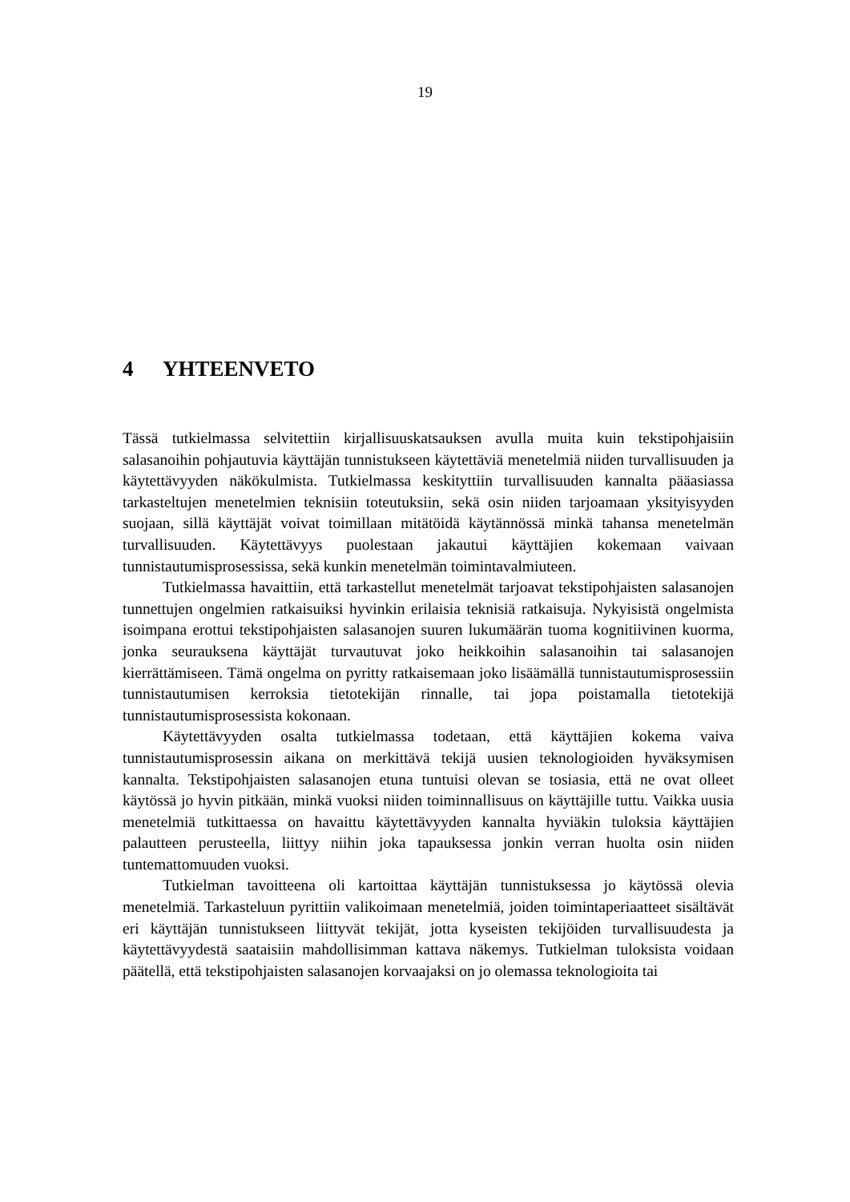19
4 YHTEENVETO
Tässä tutkielmassa selvitettiin kirjallisuuskatsauksen avulla muita kuin tekstipohjaisiin salasanoihin pohjautuvia käyttäjän tunnistukseen käytettäviä menetelmiä niiden turvallisuuden ja käytettävyyden näkökulmista. Tutkielmassa keskityttiin turvallisuuden kannalta pääasiassa tarkasteltujen menetelmien teknisiin toteutuksiin, sekä osin niiden tarjoamaan yksityisyyden suojaan, sillä käyttäjät voivat toimillaan mitätöidä käytännössä minkä tahansa menetelmän turvallisuuden. Käytettävyys puolestaan jakautui käyttäjien kokemaan vaivaan tunnistautumisprosessissa, sekä kunkin menetelmän toimintavalmiuteen.
Tutkielmassa havaittiin, että tarkastellut menetelmät tarjoavat tekstipohjaisten salasanojen tunnettujen ongelmien ratkaisuiksi hyvinkin erilaisia teknisiä ratkaisuja. Nykyisistä ongelmista isoimpana erottui tekstipohjaisten salasanojen suuren lukumäärän tuoma kognitiivinen kuorma, jonka seurauksena käyttäjät turvautuvat joko heikkoihin salasanoihin tai salasanojen kierrättämiseen. Tämä ongelma on pyritty ratkaisemaan joko lisäämällä tunnistautumisprosessiin tunnistautumisen kerroksia tietotekijän rinnalle, tai jopa poistamalla tietotekijä tunnistautumisprosessista kokonaan.
Käytettävyyden osalta tutkielmassa todetaan, että käyttäjien kokema vaiva tunnistautumisprosessin aikana on merkittävä tekijä uusien teknologioiden hyväksymisen kannalta. Tekstipohjaisten salasanojen etuna tuntuisi olevan se tosiasia, että ne ovat olleet käytössä jo hyvin pitkään, minkä vuoksi niiden toiminnallisuus on käyttäjille tuttu. Vaikka uusia menetelmiä tutkittaessa on havaittu käytettävyyden kannalta hyviäkin tuloksia käyttäjien palautteen perusteella, liittyy niihin joka tapauksessa jonkin verran huolta osin niiden tuntemattomuuden vuoksi.
Tutkielman tavoitteena oli kartoittaa käyttäjän tunnistuksessa jo käytössä olevia menetelmiä. Tarkasteluun pyrittiin valikoimaan menetelmiä, joiden toimintaperiaatteet sisältävät eri käyttäjän tunnistukseen liittyvät tekijät, jotta kyseisten tekijöiden turvallisuudesta ja käytettävyydestä saataisiin mahdollisimman kattava näkemys. Tutkielman tuloksista voidaan päätellä, että tekstipohjaisten salasanojen korvaajaksi on jo olemassa teknologioita tai